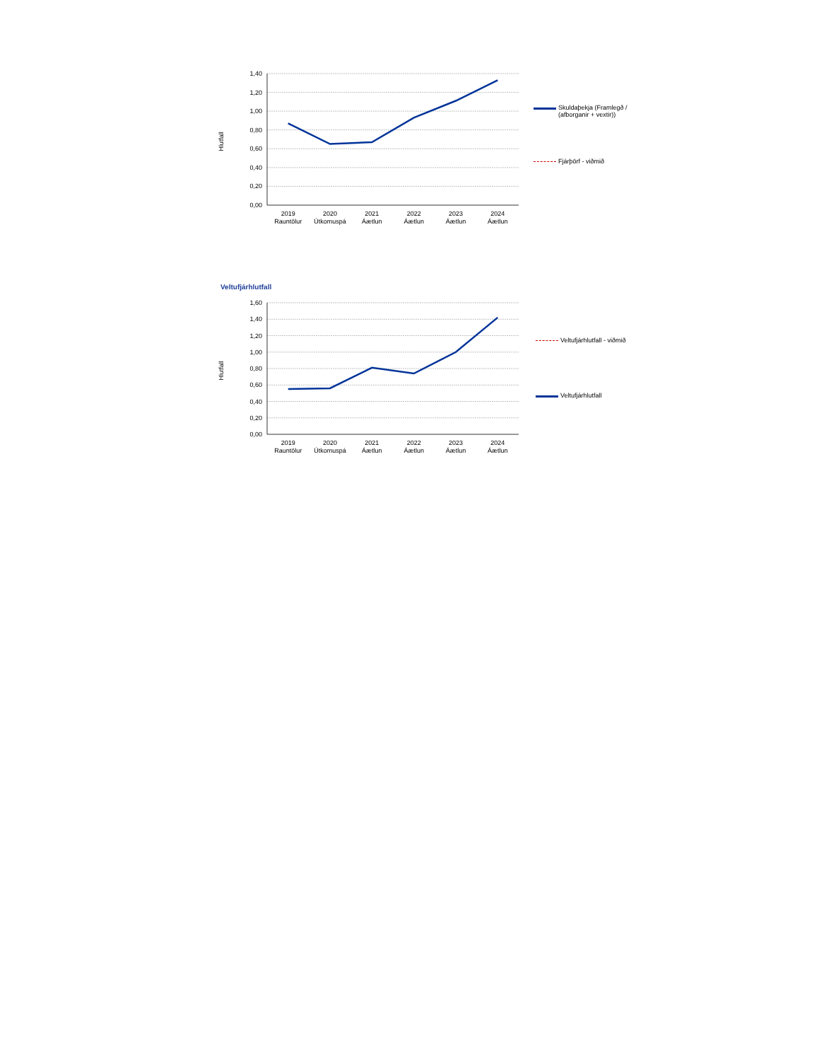Hlutfall
1,40
1,20
1,00
0,80
0,60
0,40
0,20
0,00
2019
Rauntölur
2020
Útkomuspá
2021
Áætlun
2022
Áætlun
2023
Áætlun
2024
Áætlun
Skuldaþekja (Framlegð / (afborganir + vextir))
Fjárþörf - viðmið
Veltufjárhlutfall
Hlutfall
1,60
1,40
1,20
1,00
0,80
0,60
0,40
0,20
0,00
2019
Rauntölur
2020
Útkomuspá
2021
Áætlun
2022
Áætlun
2023
Áætlun
2024
Áætlun
Veltufjárhlutfall - viðmið
Veltufjárhlutfall